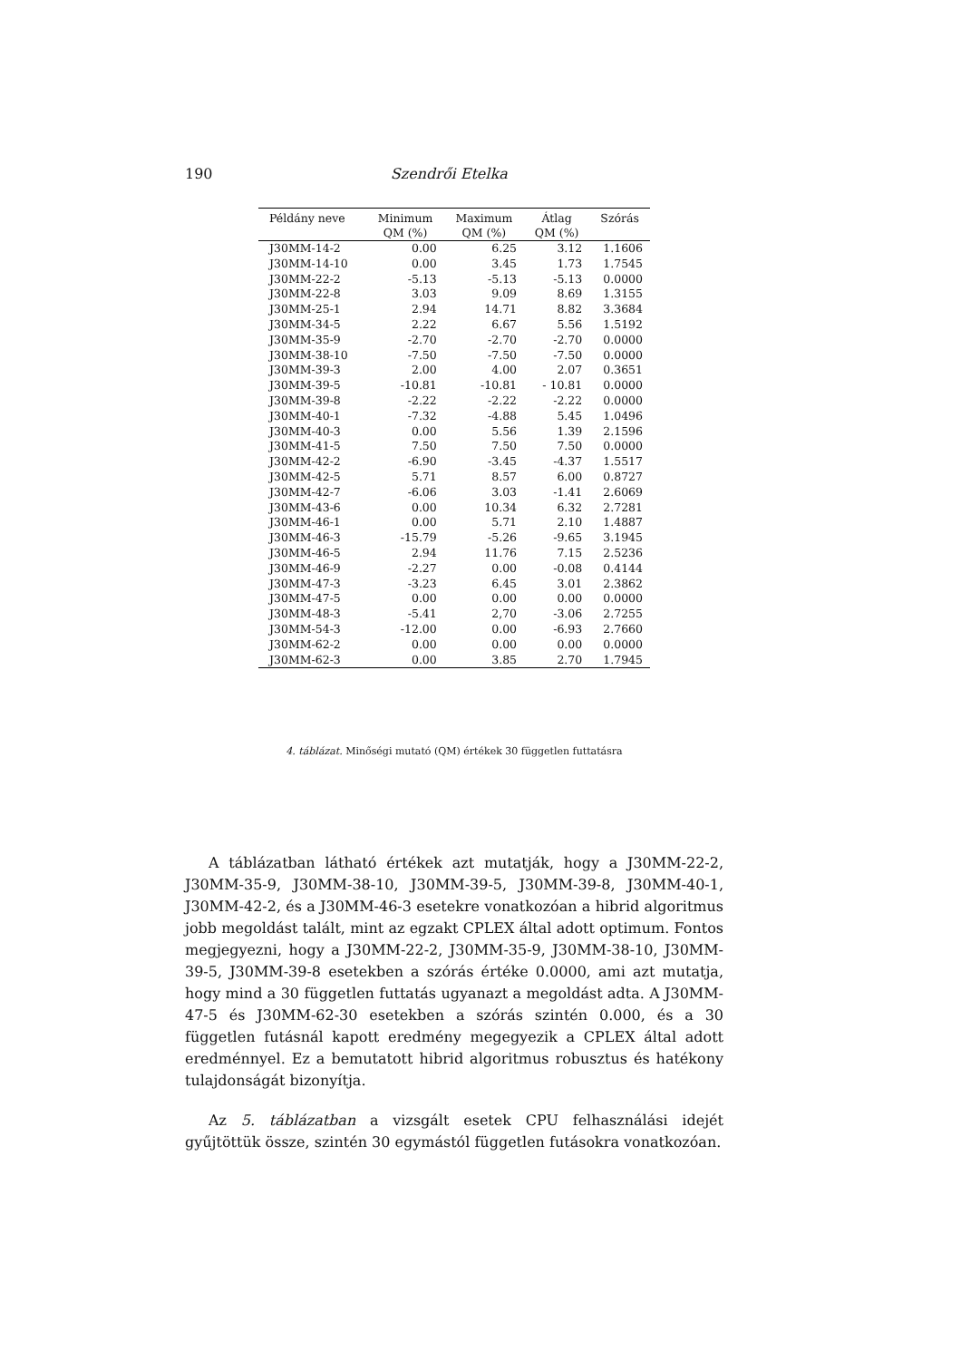190 Szendrői Etelka
| Példány neve | Minimum QM (%) | Maximum QM (%) | Átlag QM (%) | Szórás |
| --- | --- | --- | --- | --- |
| J30MM-14-2 | 0.00 | 6.25 | 3.12 | 1.1606 |
| J30MM-14-10 | 0.00 | 3.45 | 1.73 | 1.7545 |
| J30MM-22-2 | -5.13 | -5.13 | -5.13 | 0.0000 |
| J30MM-22-8 | 3.03 | 9.09 | 8.69 | 1.3155 |
| J30MM-25-1 | 2.94 | 14.71 | 8.82 | 3.3684 |
| J30MM-34-5 | 2.22 | 6.67 | 5.56 | 1.5192 |
| J30MM-35-9 | -2.70 | -2.70 | -2.70 | 0.0000 |
| J30MM-38-10 | -7.50 | -7.50 | -7.50 | 0.0000 |
| J30MM-39-3 | 2.00 | 4.00 | 2.07 | 0.3651 |
| J30MM-39-5 | -10.81 | -10.81 | - 10.81 | 0.0000 |
| J30MM-39-8 | -2.22 | -2.22 | -2.22 | 0.0000 |
| J30MM-40-1 | -7.32 | -4.88 | 5.45 | 1.0496 |
| J30MM-40-3 | 0.00 | 5.56 | 1.39 | 2.1596 |
| J30MM-41-5 | 7.50 | 7.50 | 7.50 | 0.0000 |
| J30MM-42-2 | -6.90 | -3.45 | -4.37 | 1.5517 |
| J30MM-42-5 | 5.71 | 8.57 | 6.00 | 0.8727 |
| J30MM-42-7 | -6.06 | 3.03 | -1.41 | 2.6069 |
| J30MM-43-6 | 0.00 | 10.34 | 6.32 | 2.7281 |
| J30MM-46-1 | 0.00 | 5.71 | 2.10 | 1.4887 |
| J30MM-46-3 | -15.79 | -5.26 | -9.65 | 3.1945 |
| J30MM-46-5 | 2.94 | 11.76 | 7.15 | 2.5236 |
| J30MM-46-9 | -2.27 | 0.00 | -0.08 | 0.4144 |
| J30MM-47-3 | -3.23 | 6.45 | 3.01 | 2.3862 |
| J30MM-47-5 | 0.00 | 0.00 | 0.00 | 0.0000 |
| J30MM-48-3 | -5.41 | 2,70 | -3.06 | 2.7255 |
| J30MM-54-3 | -12.00 | 0.00 | -6.93 | 2.7660 |
| J30MM-62-2 | 0.00 | 0.00 | 0.00 | 0.0000 |
| J30MM-62-3 | 0.00 | 3.85 | 2.70 | 1.7945 |
4. táblázat. Minőségi mutató (QM) értékek 30 független futtatásra
A táblázatban látható értékek azt mutatják, hogy a J30MM-22-2, J30MM-35-9, J30MM-38-10, J30MM-39-5, J30MM-39-8, J30MM-40-1, J30MM-42-2, és a J30MM-46-3 esetekre vonatkozóan a hibrid algoritmus jobb megoldást talált, mint az egzakt CPLEX által adott optimum. Fontos megjegyezni, hogy a J30MM-22-2, J30MM-35-9, J30MM-38-10, J30MM-39-5, J30MM-39-8 esetekben a szórás értéke 0.0000, ami azt mutatja, hogy mind a 30 független futtatás ugyanazt a megoldást adta. A J30MM-47-5 és J30MM-62-30 esetekben a szórás szintén 0.000, és a 30 független futásnál kapott eredmény megegyezik a CPLEX által adott eredménnyel. Ez a bemutatott hibrid algoritmus robusztus és hatékony tulajdonságát bizonyítja.
Az 5. táblázatban a vizsgált esetek CPU felhasználási idejét gyűjtöttük össze, szintén 30 egymástól független futásokra vonatkozóan.